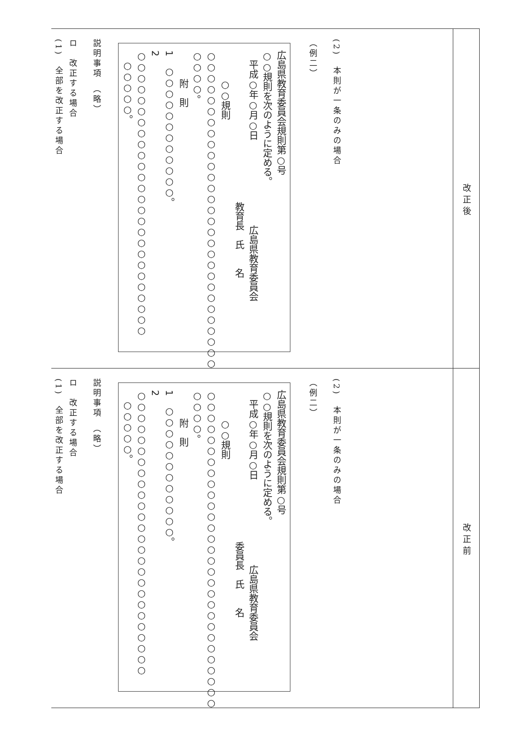| 改正後 | (2) 本則が一条のみの場合 （例二） 広島県教育委員会規則第○号 ○○規則を次のように定める。 平成○年○月○日 広島県教育委員会 教育長 氏 名 ○○規則 ○○○○○○○○○○○○○○○○○○○○○○○○○○○○○ ○○○○。 附 則 1 ○○○○○○○○○○○○。 2 ○○○○○○○○○○○○○○○○○○○○○○○○○○ ○○○○○。 説明事項 （略） ロ 改正する場合 (1) 全部を改正する場合 |
| 改正前 | (2) 本則が一条のみの場合 （例二） 広島県教育委員会規則第○号 ○○規則を次のように定める。 平成○年○月○日 広島県教育委員会 委員長 氏 名 ○○規則 ○○○○○○○○○○○○○○○○○○○○○○○○○○○○○ ○○○○。 附 則 1 ○○○○○○○○○○○○。 2 ○○○○○○○○○○○○○○○○○○○○○○○○○○ ○○○○○。 説明事項 （略） ロ 改正する場合 (1) 全部を改正する場合 |